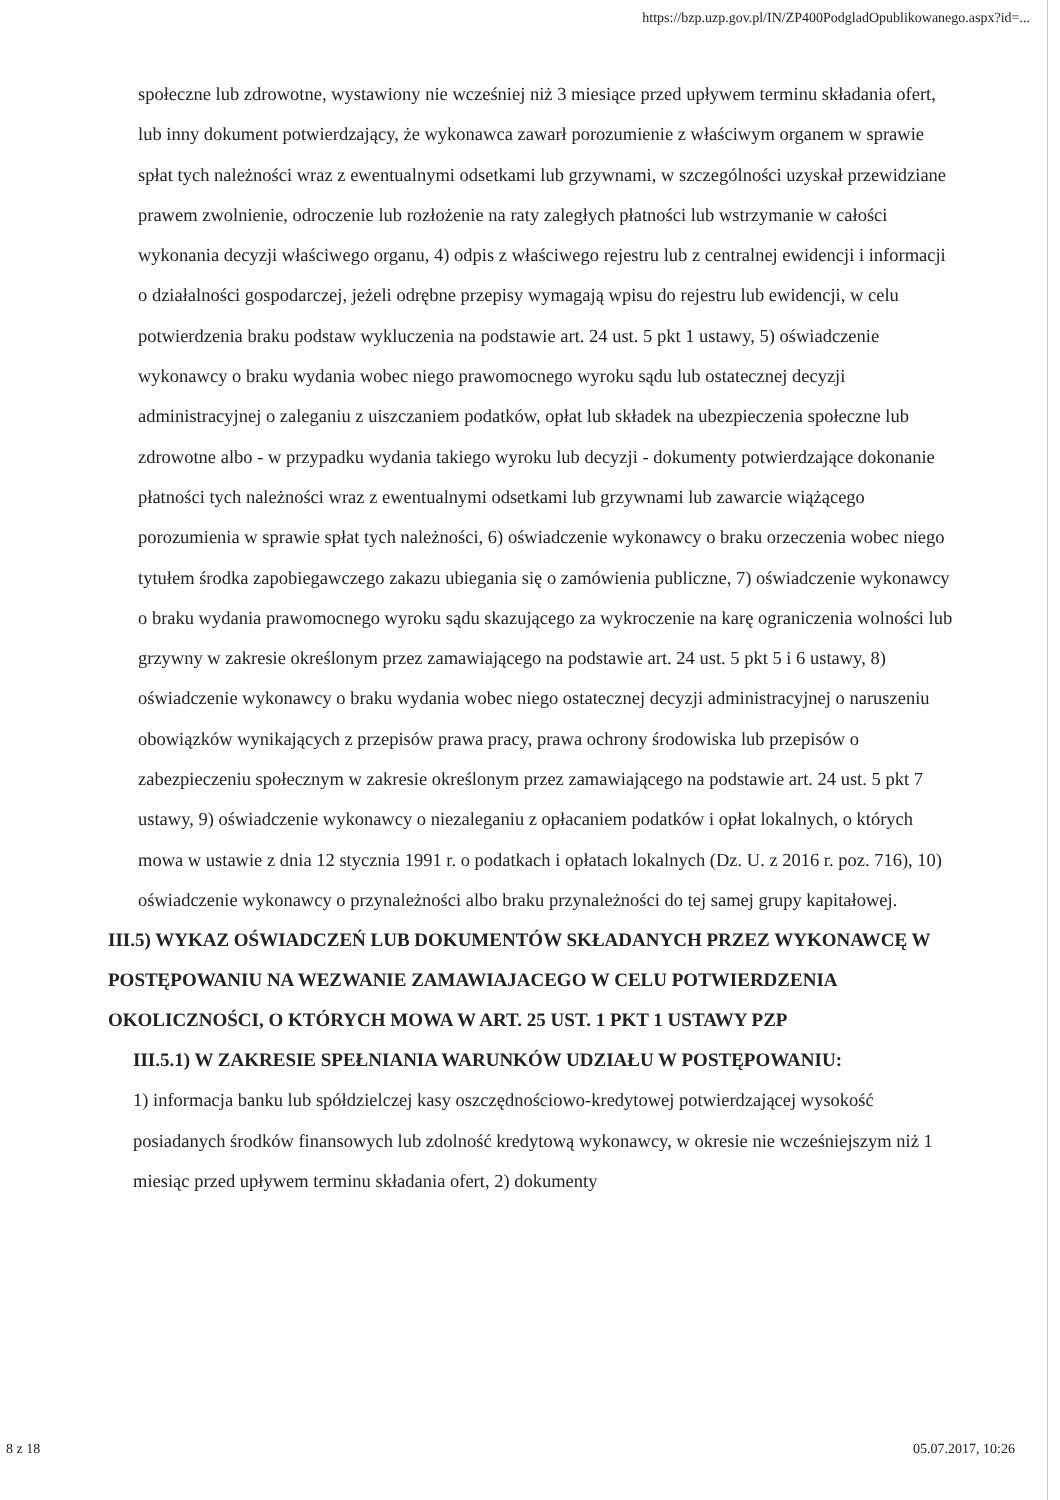https://bzp.uzp.gov.pl/IN/ZP400PodgladOpublikowanego.aspx?id=...
społeczne lub zdrowotne, wystawiony nie wcześniej niż 3 miesiące przed upływem terminu składania ofert, lub inny dokument potwierdzający, że wykonawca zawarł porozumienie z właściwym organem w sprawie spłat tych należności wraz z ewentualnymi odsetkami lub grzywnami, w szczególności uzyskał przewidziane prawem zwolnienie, odroczenie lub rozłożenie na raty zaległych płatności lub wstrzymanie w całości wykonania decyzji właściwego organu, 4) odpis z właściwego rejestru lub z centralnej ewidencji i informacji o działalności gospodarczej, jeżeli odrębne przepisy wymagają wpisu do rejestru lub ewidencji, w celu potwierdzenia braku podstaw wykluczenia na podstawie art. 24 ust. 5 pkt 1 ustawy, 5) oświadczenie wykonawcy o braku wydania wobec niego prawomocnego wyroku sądu lub ostatecznej decyzji administracyjnej o zaleganiu z uiszczaniem podatków, opłat lub składek na ubezpieczenia społeczne lub zdrowotne albo - w przypadku wydania takiego wyroku lub decyzji - dokumenty potwierdzające dokonanie płatności tych należności wraz z ewentualnymi odsetkami lub grzywnami lub zawarcie wiążącego porozumienia w sprawie spłat tych należności, 6) oświadczenie wykonawcy o braku orzeczenia wobec niego tytułem środka zapobiegawczego zakazu ubiegania się o zamówienia publiczne, 7) oświadczenie wykonawcy o braku wydania prawomocnego wyroku sądu skazującego za wykroczenie na karę ograniczenia wolności lub grzywny w zakresie określonym przez zamawiającego na podstawie art. 24 ust. 5 pkt 5 i 6 ustawy, 8) oświadczenie wykonawcy o braku wydania wobec niego ostatecznej decyzji administracyjnej o naruszeniu obowiązków wynikających z przepisów prawa pracy, prawa ochrony środowiska lub przepisów o zabezpieczeniu społecznym w zakresie określonym przez zamawiającego na podstawie art. 24 ust. 5 pkt 7 ustawy, 9) oświadczenie wykonawcy o niezaleganiu z opłacaniem podatków i opłat lokalnych, o których mowa w ustawie z dnia 12 stycznia 1991 r. o podatkach i opłatach lokalnych (Dz. U. z 2016 r. poz. 716), 10) oświadczenie wykonawcy o przynależności albo braku przynależności do tej samej grupy kapitałowej.
III.5) WYKAZ OŚWIADCZEŃ LUB DOKUMENTÓW SKŁADANYCH PRZEZ WYKONAWCĘ W POSTĘPOWANIU NA WEZWANIE ZAMAWIAJACEGO W CELU POTWIERDZENIA OKOLICZNOŚCI, O KTÓRYCH MOWA W ART. 25 UST. 1 PKT 1 USTAWY PZP
III.5.1) W ZAKRESIE SPEŁNIANIA WARUNKÓW UDZIAŁU W POSTĘPOWANIU:
1) informacja banku lub spółdzielczej kasy oszczędnościowo-kredytowej potwierdzającej wysokość posiadanych środków finansowych lub zdolność kredytową wykonawcy, w okresie nie wcześniejszym niż 1 miesiąc przed upływem terminu składania ofert, 2) dokumenty
8 z 18 05.07.2017, 10:26